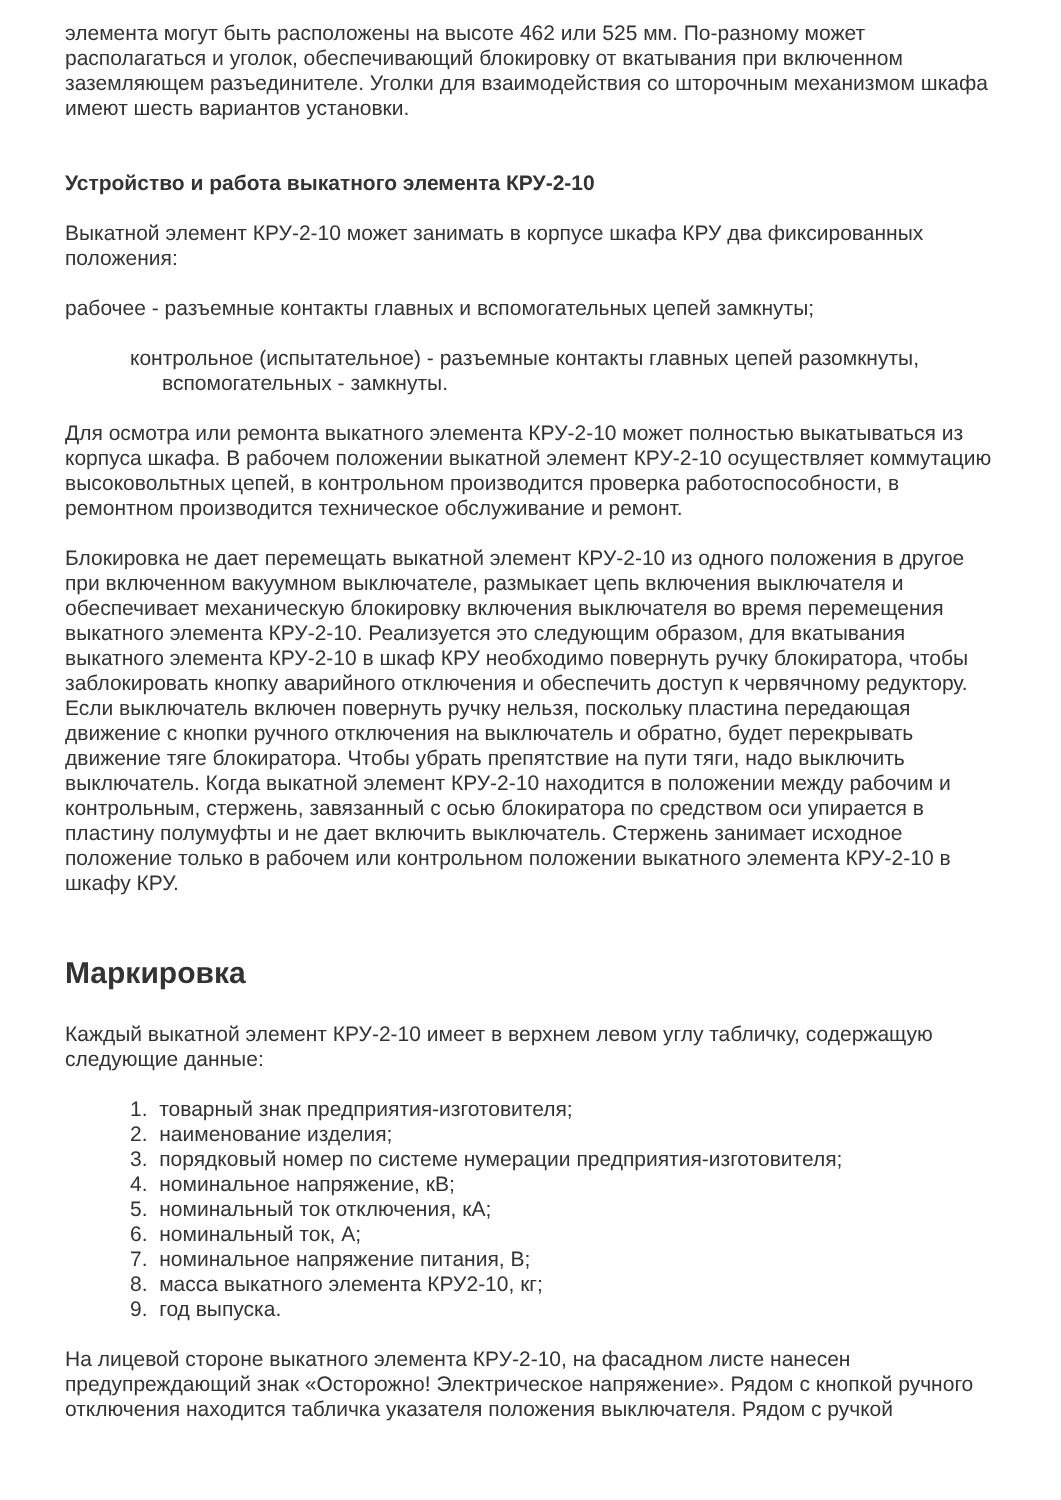элемента могут быть расположены на высоте 462 или 525 мм. По-разному может располагаться и уголок, обеспечивающий блокировку от вкатывания при включенном заземляющем разъединителе. Уголки для взаимодействия со шторочным механизмом шкафа имеют шесть вариантов установки.
Устройство и работа выкатного элемента КРУ-2-10
Выкатной элемент КРУ-2-10 может занимать в корпусе шкафа КРУ два фиксированных положения:
рабочее - разъемные контакты главных и вспомогательных цепей замкнуты;
контрольное (испытательное) - разъемные контакты главных цепей разомкнуты, вспомогательных - замкнуты.
Для осмотра или ремонта выкатного элемента КРУ-2-10 может полностью выкатываться из корпуса шкафа. В рабочем положении выкатной элемент КРУ-2-10 осуществляет коммутацию высоковольтных цепей, в контрольном производится проверка работоспособности, в ремонтном производится техническое обслуживание и ремонт.
Блокировка не дает перемещать выкатной элемент КРУ-2-10 из одного положения в другое при включенном вакуумном выключателе, размыкает цепь включения выключателя и обеспечивает механическую блокировку включения выключателя во время перемещения выкатного элемента КРУ-2-10. Реализуется это следующим образом, для вкатывания выкатного элемента КРУ-2-10 в шкаф КРУ необходимо повернуть ручку блокиратора, чтобы заблокировать кнопку аварийного отключения и обеспечить доступ к червячному редуктору. Если выключатель включен повернуть ручку нельзя, поскольку пластина передающая движение с кнопки ручного отключения на выключатель и обратно, будет перекрывать движение тяге блокиратора. Чтобы убрать препятствие на пути тяги, надо выключить выключатель. Когда выкатной элемент КРУ-2-10 находится в положении между рабочим и контрольным, стержень, завязанный с осью блокиратора по средством оси упирается в пластину полумуфты и не дает включить выключатель. Стержень занимает исходное положение только в рабочем или контрольном положении выкатного элемента КРУ-2-10 в шкафу КРУ.
Маркировка
Каждый выкатной элемент КРУ-2-10 имеет в верхнем левом углу табличку, содержащую следующие данные:
1. товарный знак предприятия-изготовителя;
2. наименование изделия;
3. порядковый номер по системе нумерации предприятия-изготовителя;
4. номинальное напряжение, кВ;
5. номинальный ток отключения, кА;
6. номинальный ток, А;
7. номинальное напряжение питания, В;
8. масса выкатного элемента КРУ2-10, кг;
9. год выпуска.
На лицевой стороне выкатного элемента КРУ-2-10, на фасадном листе нанесен предупреждающий знак «Осторожно! Электрическое напряжение». Рядом с кнопкой ручного отключения находится табличка указателя положения выключателя. Рядом с ручкой